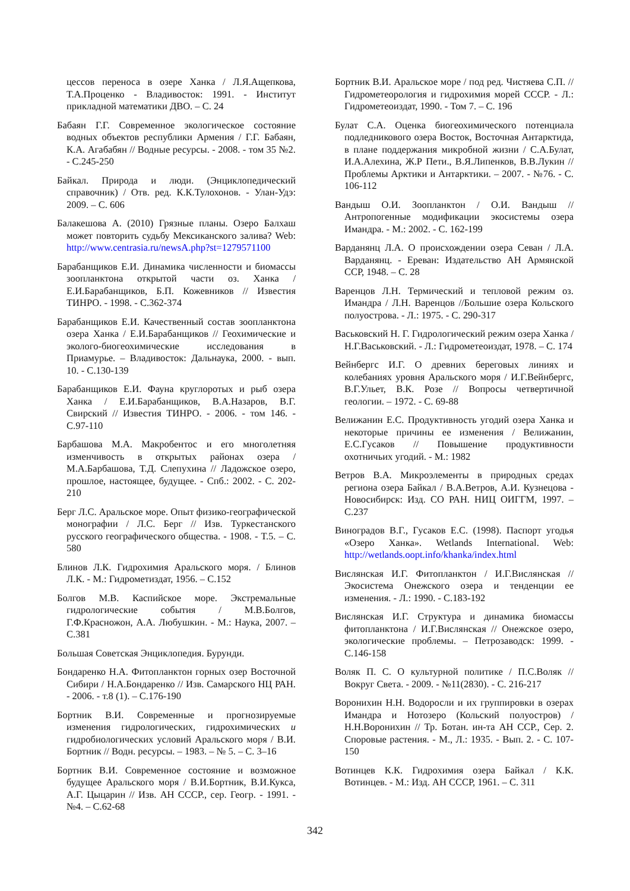цессов переноса в озере Ханка / Л.Я.Ащепкова, Т.А.Проценко - Владивосток: 1991. - Институт прикладной математики ДВО. – С. 24
Бабаян Г.Г. Современное экологическое состояние водных объектов республики Армения / Г.Г. Бабаян, К.А. Агабабян // Водные ресурсы. - 2008. - том 35 №2. - С.245-250
Байкал. Природа и люди. (Энциклопедический справочник) / Отв. ред. К.К.Тулохонов. - Улан-Удэ: 2009. – С. 606
Балакешова А. (2010) Грязные планы. Озеро Балхаш может повторить судьбу Мексиканского залива? Web: http://www.centrasia.ru/newsA.php?st=1279571100
Барабанщиков Е.И. Динамика численности и биомассы зоопланктона открытой части оз. Ханка / Е.И.Барабанщиков, Б.П. Кожевников // Известия ТИНРО. - 1998. - С.362-374
Барабанщиков Е.И. Качественный состав зоопланктона озера Ханка / Е.И.Барабанщиков // Геохимические и эколого-биогеохимические исследования в Приамурье. – Владивосток: Дальнаука, 2000. - вып. 10. - С.130-139
Барабанщиков Е.И. Фауна круглоротых и рыб озера Ханка / Е.И.Барабанщиков, В.А.Назаров, В.Г. Свирский // Известия ТИНРО. - 2006. - том 146. - С.97-110
Барбашова М.А. Макробентос и его многолетняя изменчивость в открытых районах озера / М.А.Барбашова, Т.Д. Слепухина // Ладожское озеро, прошлое, настоящее, будущее. - Спб.: 2002. - С. 202-210
Берг Л.С. Аральское море. Опыт физико-географической монографии / Л.С. Берг // Изв. Туркестанского русского географического общества. - 1908. - Т.5. – С. 580
Блинов Л.К. Гидрохимия Аральского моря. / Блинов Л.К. - М.: Гидрометиздат, 1956. – С.152
Болгов М.В. Каспийское море. Экстремальные гидрологические события / М.В.Болгов, Г.Ф.Красножон, А.А. Любушкин. - М.: Наука, 2007. – С.381
Большая Советская Энциклопедия. Бурунди.
Бондаренко Н.А. Фитопланктон горных озер Восточной Сибири / Н.А.Бондаренко // Изв. Самарского НЦ РАН. - 2006. - т.8 (1). – С.176-190
Бортник В.И. Современные и прогнозируемые изменения гидрологических, гидрохимических и гидробиологических условий Аральского моря / В.И. Бортник // Водн. ресурсы. – 1983. – № 5. – С. 3–16
Бортник В.И. Современное состояние и возможное будущее Аральского моря / В.И.Бортник, В.И.Кукса, А.Г. Цыцарин // Изв. АН СССР., сер. Геогр. - 1991. - №4. – С.62-68
Бортник В.И. Аральское море / под ред. Чистяева С.П. // Гидрометеорология и гидрохимия морей СССР. - Л.: Гидрометеоиздат, 1990. - Том 7. – С. 196
Булат С.А. Оценка биогеохимического потенциала подледникового озера Восток, Восточная Антарктида, в плане поддержания микробной жизни / С.А.Булат, И.А.Алехина, Ж.Р Пети., В.Я.Липенков, В.В.Лукин // Проблемы Арктики и Антарктики. – 2007. - №76. - С. 106-112
Вандыш О.И. Зоопланктон / О.И. Вандыш // Антропогенные модификации экосистемы озера Имандра. - М.: 2002. - С. 162-199
Варданянц Л.А. О происхождении озера Севан / Л.А. Варданянц. - Ереван: Издательство АН Армянской ССР, 1948. – С. 28
Варенцов Л.Н. Термический и тепловой режим оз. Имандра / Л.Н. Варенцов //Большие озера Кольского полуострова. - Л.: 1975. - С. 290-317
Васьковский Н. Г. Гидрологический режим озера Ханка / Н.Г.Васьковский. - Л.: Гидрометеоиздат, 1978. – С. 174
Вейнбергс И.Г. О древних береговых линиях и колебаниях уровня Аральского моря / И.Г.Вейнбергс, В.Г.Ульет, В.К. Розе // Вопросы четвертичной геологии. – 1972. - С. 69-88
Велижанин Е.С. Продуктивность угодий озера Ханка и некоторые причины ее изменения / Велижанин, Е.С.Гусаков // Повышение продуктивности охотничьих угодий. - М.: 1982
Ветров В.А. Микроэлементы в природных средах региона озера Байкал / В.А.Ветров, А.И. Кузнецова - Новосибирск: Изд. СО РАН. НИЦ ОИГГМ, 1997. – С.237
Виноградов В.Г., Гусаков Е.С. (1998). Паспорт угодья «Озеро Ханка». Wetlands International. Web: http://wetlands.oopt.info/khanka/index.html
Вислянская И.Г. Фитопланктон / И.Г.Вислянская // Экосистема Онежского озера и тенденции ее изменения. - Л.: 1990. - С.183-192
Вислянская И.Г. Структура и динамика биомассы фитопланктона / И.Г.Вислянская // Онежское озеро, экологические проблемы. – Петрозаводск: 1999. - С.146-158
Воляк П. С. О культурной политике / П.С.Воляк // Вокруг Света. - 2009. - №11(2830). - С. 216-217
Воронихин Н.Н. Водоросли и их группировки в озерах Имандра и Нотозеро (Кольский полуостров) / Н.Н.Воронихин // Тр. Ботан. ин-та АН ССР., Сер. 2. Споровые растения. - М., Л.: 1935. - Вып. 2. - С. 107-150
Вотинцев К.К. Гидрохимия озера Байкал / К.К. Вотинцев. - М.: Изд. АН СССР, 1961. – С. 311
342